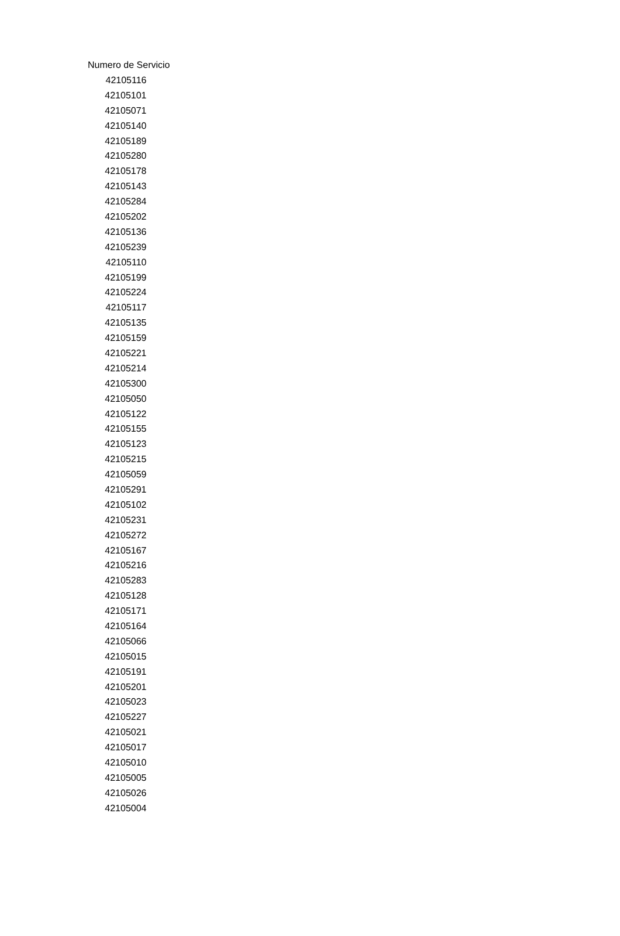| Numero de Servicio |
| --- |
| 42105116 |
| 42105101 |
| 42105071 |
| 42105140 |
| 42105189 |
| 42105280 |
| 42105178 |
| 42105143 |
| 42105284 |
| 42105202 |
| 42105136 |
| 42105239 |
| 42105110 |
| 42105199 |
| 42105224 |
| 42105117 |
| 42105135 |
| 42105159 |
| 42105221 |
| 42105214 |
| 42105300 |
| 42105050 |
| 42105122 |
| 42105155 |
| 42105123 |
| 42105215 |
| 42105059 |
| 42105291 |
| 42105102 |
| 42105231 |
| 42105272 |
| 42105167 |
| 42105216 |
| 42105283 |
| 42105128 |
| 42105171 |
| 42105164 |
| 42105066 |
| 42105015 |
| 42105191 |
| 42105201 |
| 42105023 |
| 42105227 |
| 42105021 |
| 42105017 |
| 42105010 |
| 42105005 |
| 42105026 |
| 42105004 |